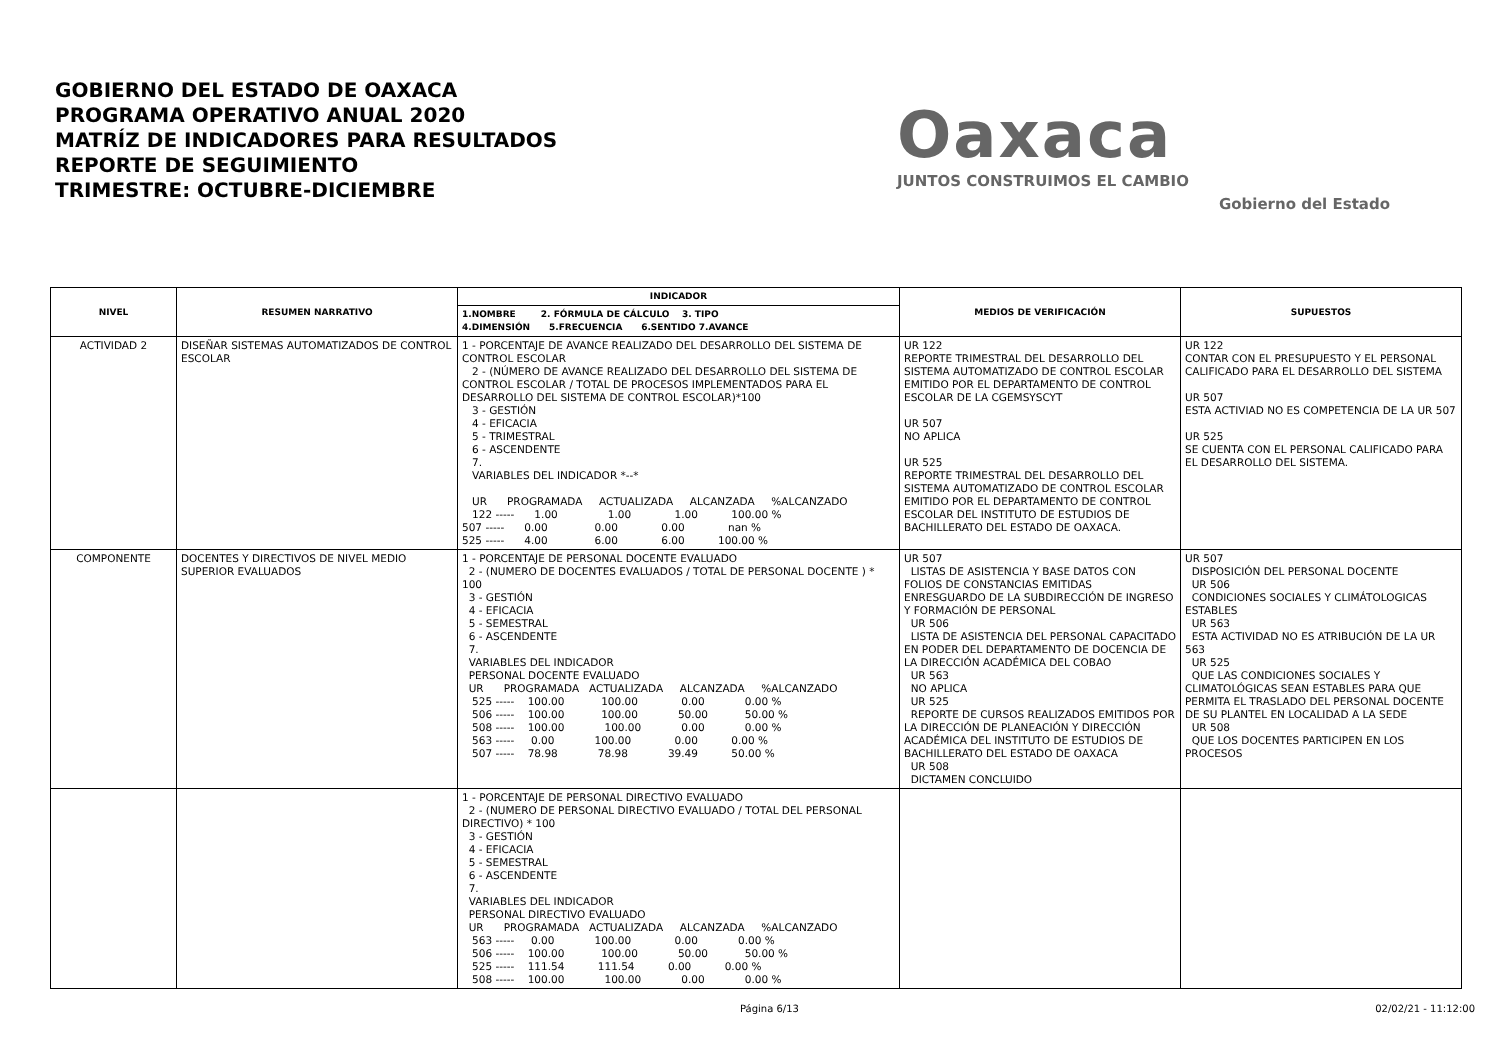GOBIERNO DEL ESTADO DE OAXACA
PROGRAMA OPERATIVO ANUAL 2020
MATRÍZ DE INDICADORES PARA RESULTADOS
REPORTE DE SEGUIMIENTO
TRIMESTRE: OCTUBRE-DICIEMBRE
Oaxaca
JUNTOS CONSTRUIMOS EL CAMBIO
Gobierno del Estado
| NIVEL | RESUMEN NARRATIVO | INDICADOR | MEDIOS DE VERIFICACIÓN | SUPUESTOS |
| --- | --- | --- | --- | --- |
| | | 1.NOMBRE 2. FÓRMULA DE CÁLCULO 3. TIPO 4.DIMENSIÓN 5.FRECUENCIA 6.SENTIDO 7.AVANCE | | |
| ACTIVIDAD 2 | DISEÑAR SISTEMAS AUTOMATIZADOS DE CONTROL ESCOLAR | 1 - PORCENTAJE DE AVANCE REALIZADO DEL DESARROLLO DEL SISTEMA DE CONTROL ESCOLAR 2 - (NÚMERO DE AVANCE REALIZADO DEL DESARROLLO DEL SISTEMA DE CONTROL ESCOLAR / TOTAL DE PROCESOS IMPLEMENTADOS PARA EL DESARROLLO DEL SISTEMA DE CONTROL ESCOLAR)*100 3 - GESTIÓN 4 - EFICACIA 5 - TRIMESTRAL 6 - ASCENDENTE 7. VARIABLES DEL INDICADOR *--* UR PROGRAMADA ACTUALIZADA ALCANZADA %ALCANZADO 122 ----- 1.00 1.00 1.00 100.00 % 507 ----- 0.00 0.00 0.00 nan % 525 ----- 4.00 6.00 6.00 100.00 % | UR 122 REPORTE TRIMESTRAL DEL DESARROLLO DEL SISTEMA AUTOMATIZADO DE CONTROL ESCOLAR EMITIDO POR EL DEPARTAMENTO DE CONTROL ESCOLAR DE LA CGEMSYSCYT UR 507 NO APLICA UR 525 REPORTE TRIMESTRAL DEL DESARROLLO DEL SISTEMA AUTOMATIZADO DE CONTROL ESCOLAR EMITIDO POR EL DEPARTAMENTO DE CONTROL ESCOLAR DEL INSTITUTO DE ESTUDIOS DE BACHILLERATO DEL ESTADO DE OAXACA. | UR 122 CONTAR CON EL PRESUPUESTO Y EL PERSONAL CALIFICADO PARA EL DESARROLLO DEL SISTEMA UR 507 ESTA ACTIVIAD NO ES COMPETENCIA DE LA UR 507 UR 525 SE CUENTA CON EL PERSONAL CALIFICADO PARA EL DESARROLLO DEL SISTEMA. |
| COMPONENTE | DOCENTES Y DIRECTIVOS DE NIVEL MEDIO SUPERIOR EVALUADOS | 1 - PORCENTAJE DE PERSONAL DOCENTE EVALUADO 2 - (NUMERO DE DOCENTES EVALUADOS / TOTAL DE PERSONAL DOCENTE ) * 100 3 - GESTIÓN 4 - EFICACIA 5 - SEMESTRAL 6 - ASCENDENTE 7. VARIABLES DEL INDICADOR PERSONAL DOCENTE EVALUADO UR PROGRAMADA ACTUALIZADA ALCANZADA %ALCANZADO 525 ----- 100.00 100.00 0.00 0.00 % 506 ----- 100.00 100.00 50.00 50.00 % 508 ----- 100.00 100.00 0.00 0.00 % 563 ----- 0.00 100.00 0.00 0.00 % 507 ----- 78.98 78.98 39.49 50.00 % | UR 507 LISTAS DE ASISTENCIA Y BASE DATOS CON FOLIOS DE CONSTANCIAS EMITIDAS ENRESGUARDO DE LA SUBDIRECCIÓN DE INGRESO Y FORMACIÓN DE PERSONAL UR 506 LISTA DE ASISTENCIA DEL PERSONAL CAPACITADO EN PODER DEL DEPARTAMENTO DE DOCENCIA DE LA DIRECCIÓN ACADÉMICA DEL COBAO UR 563 NO APLICA UR 525 REPORTE DE CURSOS REALIZADOS EMITIDOS POR LA DIRECCIÓN DE PLANEACIÓN Y DIRECCIÓN ACADÉMICA DEL INSTITUTO DE ESTUDIOS DE BACHILLERATO DEL ESTADO DE OAXACA UR 508 DICTAMEN CONCLUIDO | UR 507 DISPOSICIÓN DEL PERSONAL DOCENTE UR 506 CONDICIONES SOCIALES Y CLIMÁTOLOGICAS ESTABLES UR 563 ESTA ACTIVIDAD NO ES ATRIBUCIÓN DE LA UR 563 UR 525 QUE LAS CONDICIONES SOCIALES Y CLIMATOLÓGICAS SEAN ESTABLES PARA QUE PERMITA EL TRASLADO DEL PERSONAL DOCENTE DE SU PLANTEL EN LOCALIDAD A LA SEDE UR 508 QUE LOS DOCENTES PARTICIPEN EN LOS PROCESOS |
| | | 1 - PORCENTAJE DE PERSONAL DIRECTIVO EVALUADO 2 - (NUMERO DE PERSONAL DIRECTIVO EVALUADO / TOTAL DEL PERSONAL DIRECTIVO) * 100 3 - GESTIÓN 4 - EFICACIA 5 - SEMESTRAL 6 - ASCENDENTE 7. VARIABLES DEL INDICADOR PERSONAL DIRECTIVO EVALUADO UR PROGRAMADA ACTUALIZADA ALCANZADA %ALCANZADO 563 ----- 0.00 100.00 0.00 0.00 % 506 ----- 100.00 100.00 50.00 50.00 % 525 ----- 111.54 111.54 0.00 0.00 % 508 ----- 100.00 100.00 0.00 0.00 % | | |
Página 6/13 02/02/21 - 11:12:00